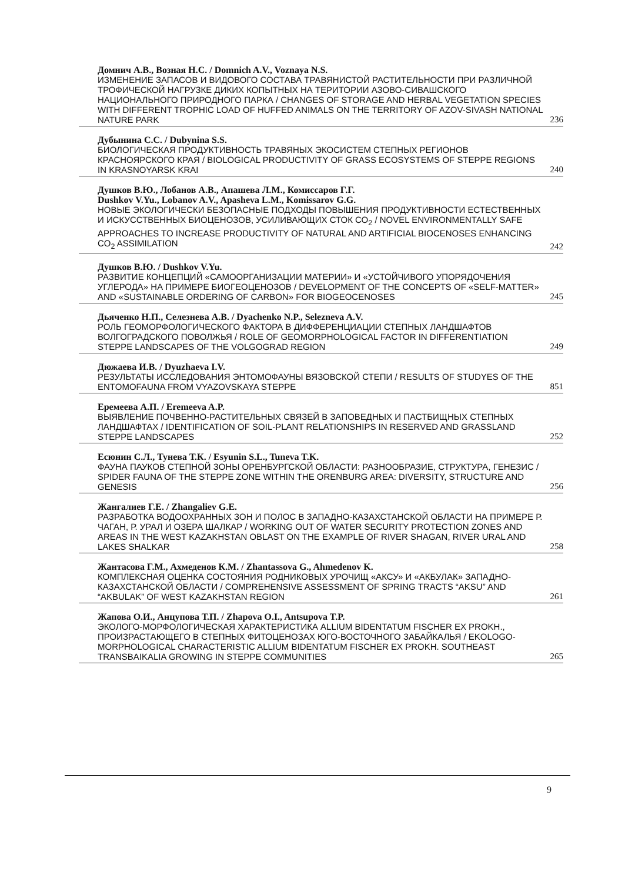Домнич А.В., Возная Н.С. / Domnich A.V., Voznaya N.S.
ИЗМЕНЕНИЕ ЗАПАСОВ И ВИДОВОГО СОСТАВА ТРАВЯНИСТОЙ РАСТИТЕЛЬНОСТИ ПРИ РАЗЛИЧНОЙ ТРОФИЧЕСКОЙ НАГРУЗКЕ ДИКИХ КОПЫТНЫХ НА ТЕРИТОРИИ АЗОВО-СИВАШСКОГО НАЦИОНАЛЬНОГО ПРИРОДНОГО ПАРКА / CHANGES OF STORAGE AND HERBAL VEGETATION SPECIES WITH DIFFERENT TROPHIC LOAD OF HUFFED ANIMALS ON THE TERRITORY OF AZOV-SIVASH NATIONAL NATURE PARK 236
Дубынина С.С. / Dubynina S.S.
БИОЛОГИЧЕСКАЯ ПРОДУКТИВНОСТЬ ТРАВЯНЫХ ЭКОСИСТЕМ СТЕПНЫХ РЕГИОНОВ КРАСНОЯРСКОГО КРАЯ / BIOLOGICAL PRODUCTIVITY OF GRASS ECOSYSTEMS OF STEPPE REGIONS IN KRASNOYARSK KRAI 240
Душков В.Ю., Лобанов А.В., Апашева Л.М., Комиссаров Г.Г.
Dushkov V.Yu., Lobanov A.V., Apasheva L.M., Komissarov G.G.
НОВЫЕ ЭКОЛОГИЧЕСКИ БЕЗОПАСНЫЕ ПОДХОДЫ ПОВЫШЕНИЯ ПРОДУКТИВНОСТИ ЕСТЕСТВЕННЫХ И ИСКУССТВЕННЫХ БИОЦЕНОЗОВ, УСИЛИВАЮЩИХ СТОК СО<sub>2</sub> / NOVEL ENVIRONMENTALLY SAFE APPROACHES TO INCREASE PRODUCTIVITY OF NATURAL AND ARTIFICIAL BIOCENOSES ENHANCING CO<sub>2</sub> ASSIMILATION 242
Душков В.Ю. / Dushkov V.Yu.
РАЗВИТИЕ КОНЦЕПЦИЙ «САМООРГАНИЗАЦИИ МАТЕРИИ» И «УСТОЙЧИВОГО УПОРЯДОЧЕНИЯ УГЛЕРОДА» НА ПРИМЕРЕ БИОГЕОЦЕНОЗОВ / DEVELOPMENT OF THE CONCEPTS OF «SELF-MATTER» AND «SUSTAINABLE ORDERING OF CARBON» FOR BIOGEOCENOSES 245
Дьяченко Н.П., Селезнева А.В. / Dyachenko N.P., Selezneva A.V.
РОЛЬ ГЕОМОРФОЛОГИЧЕСКОГО ФАКТОРА В ДИФФЕРЕНЦИАЦИИ СТЕПНЫХ ЛАНДШАФТОВ ВОЛГОГРАДСКОГО ПОВОЛЖЬЯ / ROLE OF GEOMORPHOLOGICAL FACTOR IN DIFFERENTIATION STEPPE LANDSCAPES OF THE VOLGOGRAD REGION 249
Дюжаева И.В. / Dyuzhaeva I.V.
РЕЗУЛЬТАТЫ ИССЛЕДОВАНИЯ ЭНТОМОФАУНЫ ВЯЗОВСКОЙ СТЕПИ / RESULTS OF STUDYES OF THE ENTOMOFAUNA FROM VYAZOVSKAYA STEPPE 851
Еремеева А.П. / Eremeeva A.P.
ВЫЯВЛЕНИЕ ПОЧВЕННО-РАСТИТЕЛЬНЫХ СВЯЗЕЙ В ЗАПОВЕДНЫХ И ПАСТБИЩНЫХ СТЕПНЫХ ЛАНДШАФТАХ / IDENTIFICATION OF SOIL-PLANT RELATIONSHIPS IN RESERVED AND GRASSLAND STEPPE LANDSCAPES 252
Есюнин С.Л., Тунева Т.К. / Esyunin S.L., Tuneva T.K.
ФАУНА ПАУКОВ СТЕПНОЙ ЗОНЫ ОРЕНБУРГСКОЙ ОБЛАСТИ: РАЗНООБРАЗИЕ, СТРУКТУРА, ГЕНЕЗИС / SPIDER FAUNA OF THE STEPPE ZONE WITHIN THE ORENBURG AREA: DIVERSITY, STRUCTURE AND GENESIS 256
Жангалиев Г.Е. / Zhangaliev G.E.
РАЗРАБОТКА ВОДООХРАННЫХ ЗОН И ПОЛОС В ЗАПАДНО-КАЗАХСТАНСКОЙ ОБЛАСТИ НА ПРИМЕРЕ Р. ЧАГАН, Р. УРАЛ И ОЗЕРА ШАЛКАР / WORKING OUT OF WATER SECURITY PROTECTION ZONES AND AREAS IN THE WEST KAZAKHSTAN OBLAST ON THE EXAMPLE OF RIVER SHAGAN, RIVER URAL AND LAKES SHALKAR 258
Жантасова Г.М., Ахмеденов К.М. / Zhantassova G., Ahmedenov K.
КОМПЛЕКСНАЯ ОЦЕНКА СОСТОЯНИЯ РОДНИКОВЫХ УРОЧИЩ «АКСУ» И «АКБУЛАК» ЗАПАДНО-КАЗАХСТАНСКОЙ ОБЛАСТИ / COMPREHENSIVE ASSESSMENT OF SPRING TRACTS “AKSU” AND “AKBULAK” OF WEST KAZAKHSTAN REGION 261
Жапова О.И., Анцупова Т.П. / Zhapova O.I., Antsupova T.P.
ЭКОЛОГО-МОРФОЛОГИЧЕСКАЯ ХАРАКТЕРИСТИКА ALLIUM BIDENTATUM FISCHER EX PROKH., ПРОИЗРАСТАЮЩЕГО В СТЕПНЫХ ФИТОЦЕНОЗАХ ЮГО-ВОСТОЧНОГО ЗАБАЙКАЛЬЯ / EKOLOGO-MORPHOLOGICAL CHARACTERISTIC ALLIUM BIDENTATUM FISCHER EX PROKH. SOUTHEAST TRANSBAIKALIA GROWING IN STEPPE COMMUNITIES 265
9